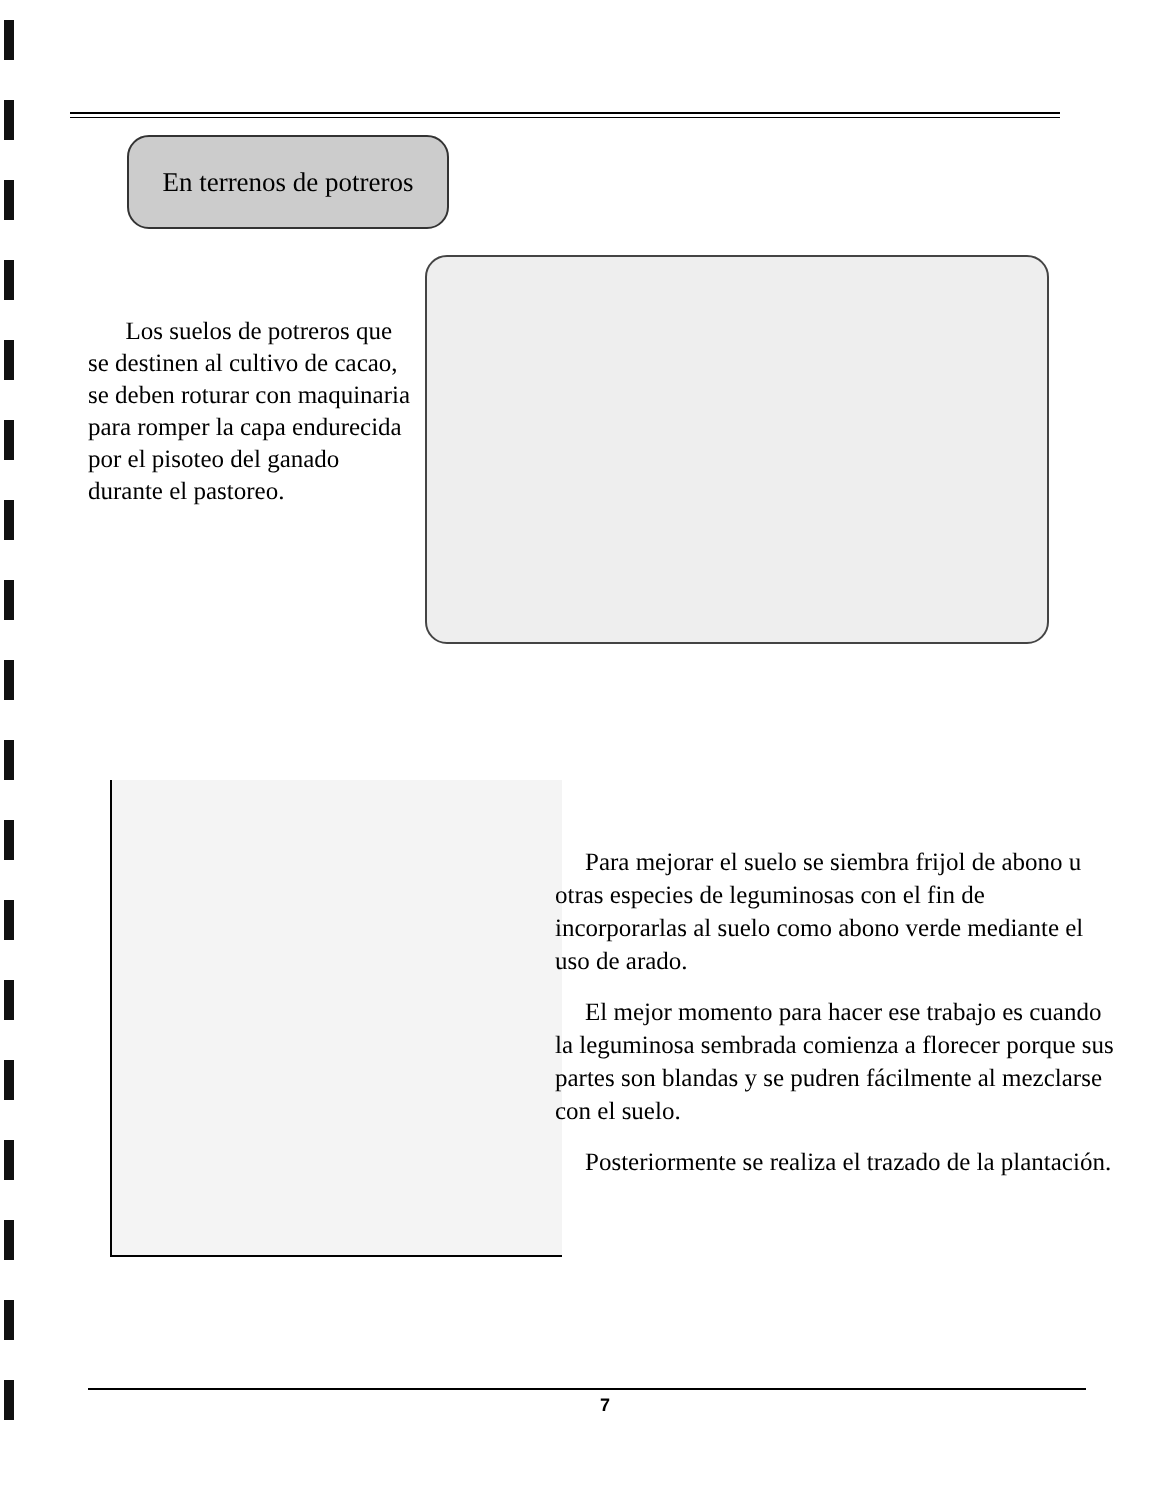En terrenos de potreros
Los suelos de potreros que se destinen al cultivo de cacao, se deben roturar con maquinaria para romper la capa endurecida por el pisoteo del ganado durante el pastoreo.
Para mejorar el suelo se siembra frijol de abono u otras especies de leguminosas con el fin de incorporarlas al suelo como abono verde mediante el uso de arado.
El mejor momento para hacer ese trabajo es cuando la leguminosa sembrada comienza a florecer porque sus partes son blandas y se pudren fácilmente al mezclarse con el suelo.
Posteriormente se realiza el trazado de la plantación.
7